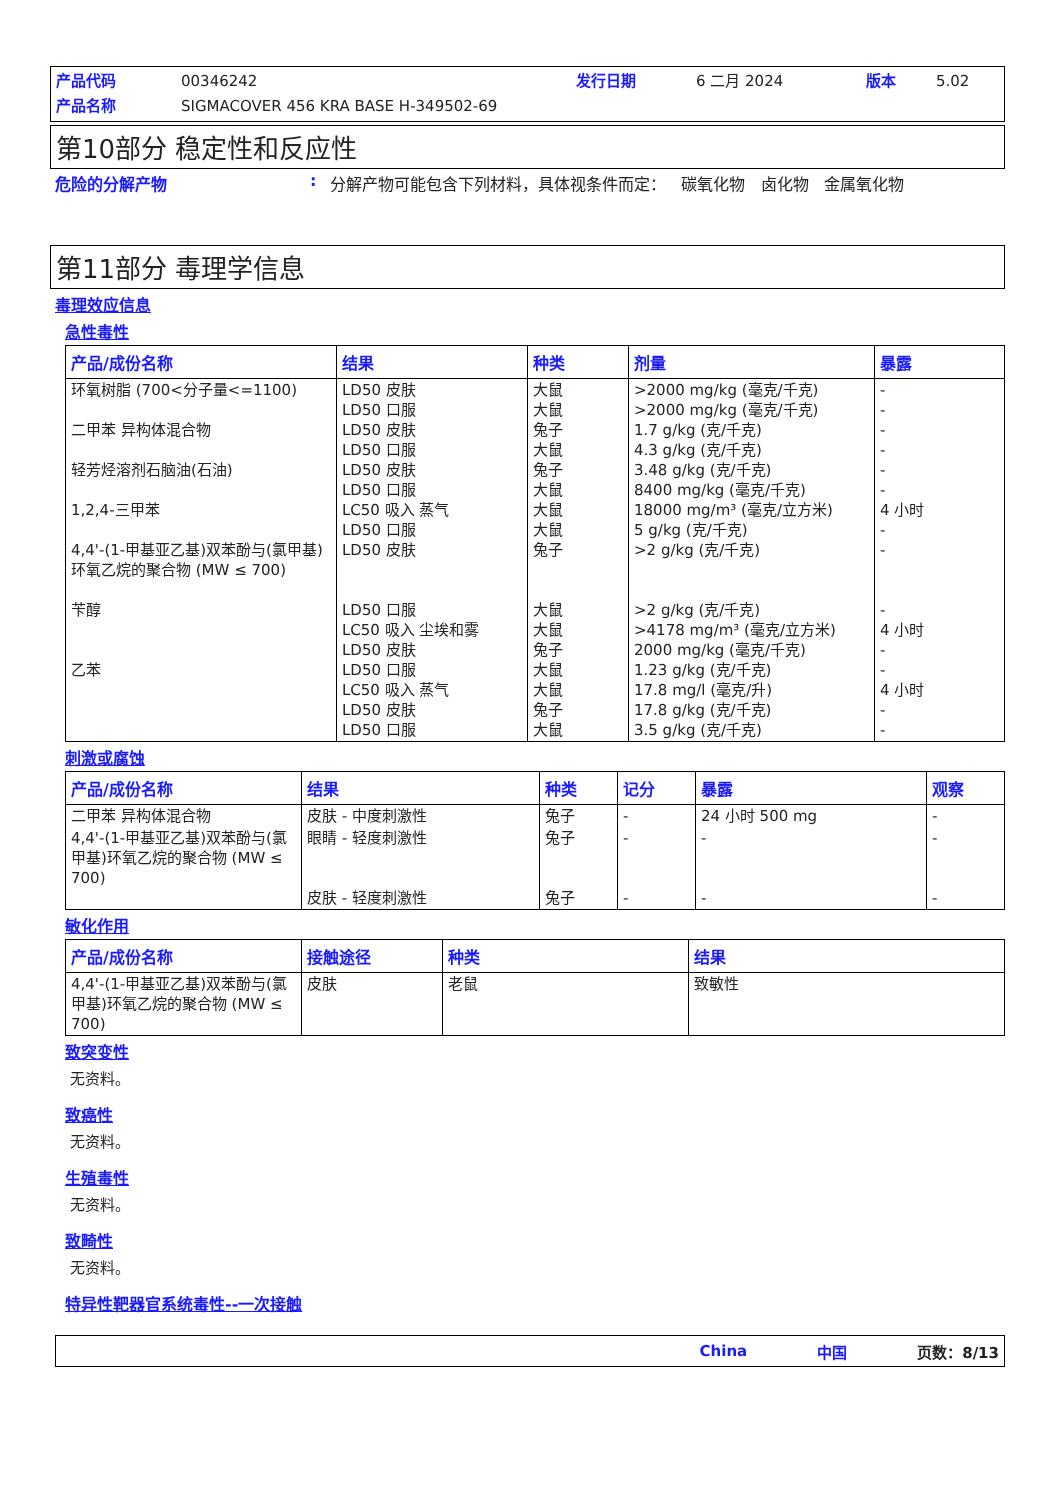产品代码 00346242 发行日期 6 二月 2024 版本 5.02 产品名称 SIGMACOVER 456 KRA BASE H-349502-69
第10部分 稳定性和反应性
危险的分解产物: 分解产物可能包含下列材料，具体视条件而定： 碳氧化物 卤化物 金属氧化物
第11部分 毒理学信息
毒理效应信息
急性毒性
| 产品/成份名称 | 结果 | 种类 | 剂量 | 暴露 |
| --- | --- | --- | --- | --- |
| 环氧树脂 (700<分子量<=1100) 二甲苯 异构体混合物 轻芳烃溶剂石脑油(石油) 1,2,4-三甲苯 4,4'-(1-甲基亚乙基)双苯酚与(氯甲基)环氧乙烷的聚合物 (MW ≤ 700) 苄醇 乙苯 | LD50 皮肤 LD50 口服 LD50 皮肤 LD50 口服 LD50 皮肤 LD50 口服 LC50 吸入 蒸气 LD50 口服 LD50 皮肤 LD50 口服 LC50 吸入 尘埃和雾 LD50 皮肤 LD50 口服 LC50 吸入 蒸气 LD50 皮肤 LD50 口服 | 大鼠 大鼠 兔子 大鼠 兔子 大鼠 大鼠 大鼠 兔子 大鼠 大鼠 兔子 大鼠 大鼠 兔子 大鼠 | >2000 mg/kg (毫克/千克) >2000 mg/kg (毫克/千克) 1.7 g/kg (克/千克) 4.3 g/kg (克/千克) 3.48 g/kg (克/千克) 8400 mg/kg (毫克/千克) 18000 mg/m³ (毫克/立方米) 5 g/kg (克/千克) >2 g/kg (克/千克) >2 g/kg (克/千克) >4178 mg/m³ (毫克/立方米) 2000 mg/kg (毫克/千克) 1.23 g/kg (克/千克) 17.8 mg/l (毫克/升) 17.8 g/kg (克/千克) 3.5 g/kg (克/千克) | - - - - - - 4 小时 - - - 4 小时 - - 4 小时 - - |
刺激或腐蚀
| 产品/成份名称 | 结果 | 种类 | 记分 | 暴露 | 观察 |
| --- | --- | --- | --- | --- | --- |
| 二甲苯 异构体混合物 | 皮肤 - 中度刺激性 | 兔子 | - | 24 小时 500 mg | - |
| 4,4'-(1-甲基亚乙基)双苯酚与(氯甲基)环氧乙烷的聚合物 (MW ≤ 700) | 眼睛 - 轻度刺激性 皮肤 - 轻度刺激性 | 兔子 兔子 | - - | - - | - - |
敏化作用
| 产品/成份名称 | 接触途径 | 种类 | 结果 |
| --- | --- | --- | --- |
| 4,4'-(1-甲基亚乙基)双苯酚与(氯甲基)环氧乙烷的聚合物 (MW ≤ 700) | 皮肤 | 老鼠 | 致敏性 |
致突变性
无资料。
致癌性
无资料。
生殖毒性
无资料。
致畸性
无资料。
特异性靶器官系统毒性--一次接触
China 中国 页数：8/13